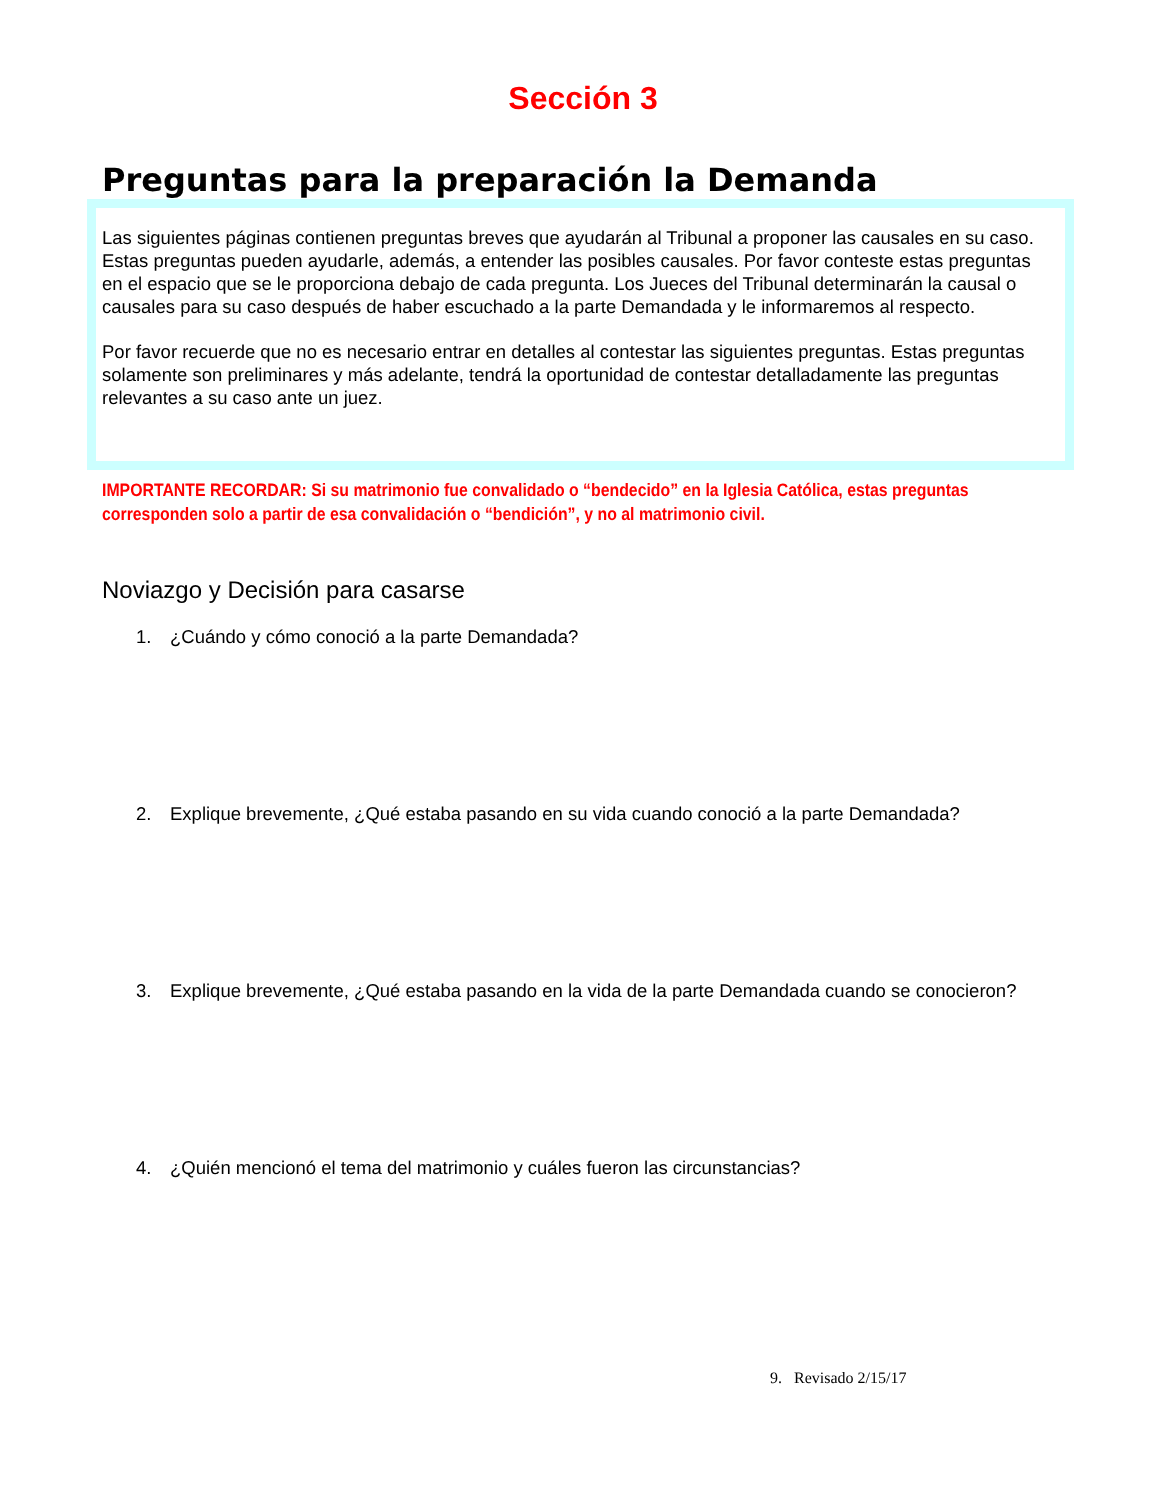Sección 3
Preguntas para la preparación la Demanda
Las siguientes páginas contienen preguntas breves que ayudarán al Tribunal a proponer las causales en su caso. Estas preguntas pueden ayudarle, además, a entender las posibles causales. Por favor conteste estas preguntas en el espacio que se le proporciona debajo de cada pregunta. Los Jueces del Tribunal determinarán la causal o causales para su caso después de haber escuchado a la parte Demandada y le informaremos al respecto.
Por favor recuerde que no es necesario entrar en detalles al contestar las siguientes preguntas. Estas preguntas solamente son preliminares y más adelante, tendrá la oportunidad de contestar detalladamente las preguntas relevantes a su caso ante un juez.
IMPORTANTE RECORDAR: Si su matrimonio fue convalidado o “bendecido” en la Iglesia Católica, estas preguntas corresponden solo a partir de esa convalidación o “bendición”, y no al matrimonio civil.
Noviazgo y Decisión para casarse
1. ¿Cuándo y cómo conoció a la parte Demandada?
2. Explique brevemente, ¿Qué estaba pasando en su vida cuando conoció a la parte Demandada?
3. Explique brevemente, ¿Qué estaba pasando en la vida de la parte Demandada cuando se conocieron?
4. ¿Quién mencionó el tema del matrimonio y cuáles fueron las circunstancias?
9. Revisado 2/15/17